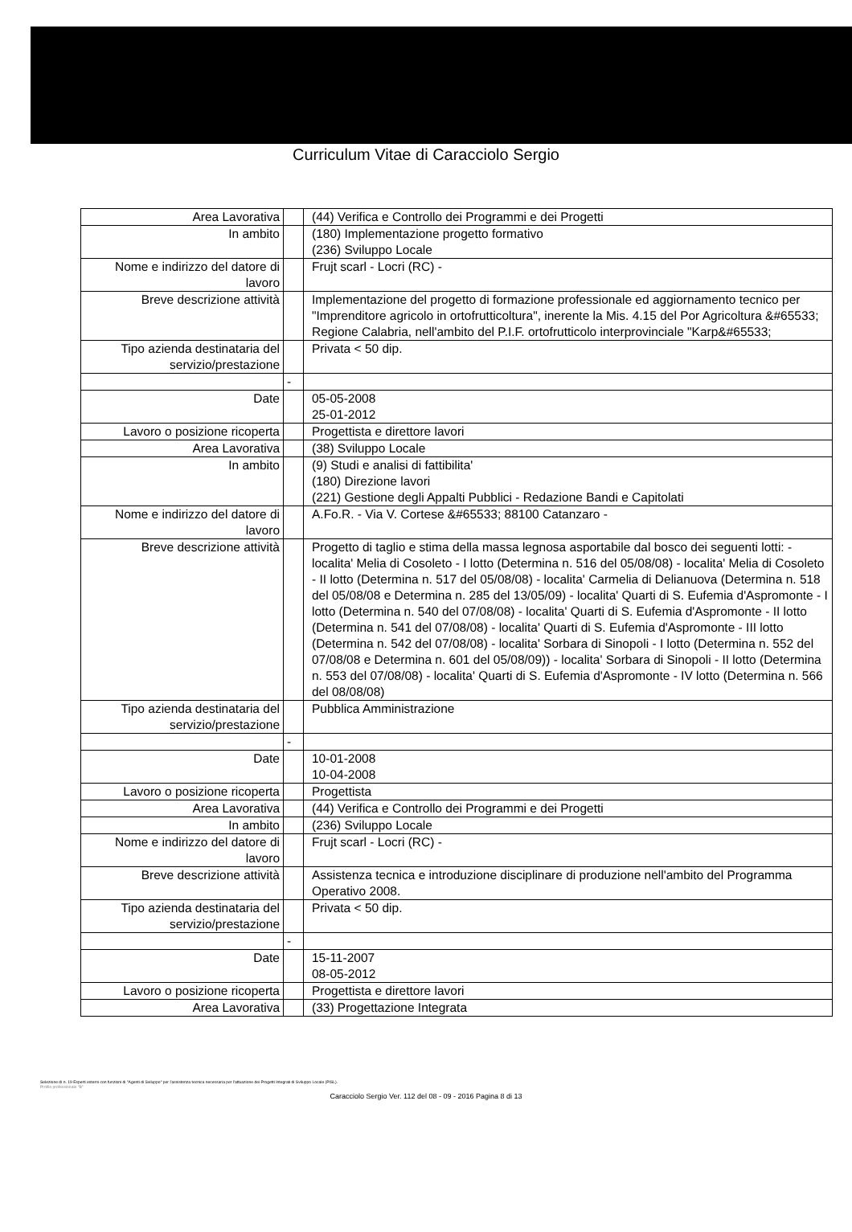Curriculum Vitae di Caracciolo Sergio
| Area Lavorativa | | (44) Verifica e Controllo dei Programmi e dei Progetti |
| In ambito | | (180) Implementazione progetto formativo (236) Sviluppo Locale |
| Nome e indirizzo del datore di lavoro | | Frujt scarl - Locri (RC) - |
| Breve descrizione attività | | Implementazione del progetto di formazione professionale ed aggiornamento tecnico per "Imprenditore agricolo in ortofrutticoltura", inerente la Mis. 4.15 del Por Agricoltura &#65533; Regione Calabria, nell'ambito del P.I.F. ortofrutticolo interprovinciale "Karp&#65533; |
| Tipo azienda destinataria del servizio/prestazione | | Privata < 50 dip. |
| | - | |
| Date | | 05-05-2008 25-01-2012 |
| Lavoro o posizione ricoperta | | Progettista e direttore lavori |
| Area Lavorativa | | (38) Sviluppo Locale |
| In ambito | | (9) Studi e analisi di fattibilita' (180) Direzione lavori (221) Gestione degli Appalti Pubblici - Redazione Bandi e Capitolati |
| Nome e indirizzo del datore di lavoro | | A.Fo.R. - Via V. Cortese &#65533; 88100 Catanzaro - |
| Breve descrizione attività | | Progetto di taglio e stima della massa legnosa asportabile dal bosco dei seguenti lotti: - localita' Melia di Cosoleto - I lotto (Determina n. 516 del 05/08/08) - localita' Melia di Cosoleto - II lotto (Determina n. 517 del 05/08/08) - localita' Carmelia di Delianuova (Determina n. 518 del 05/08/08 e Determina n. 285 del 13/05/09) - localita' Quarti di S. Eufemia d'Aspromonte - I lotto (Determina n. 540 del 07/08/08) - localita' Quarti di S. Eufemia d'Aspromonte - II lotto (Determina n. 541 del 07/08/08) - localita' Quarti di S. Eufemia d'Aspromonte - III lotto (Determina n. 542 del 07/08/08) - localita' Sorbara di Sinopoli - I lotto (Determina n. 552 del 07/08/08 e Determina n. 601 del 05/08/09)) - localita' Sorbara di Sinopoli - II lotto (Determina n. 553 del 07/08/08) - localita' Quarti di S. Eufemia d'Aspromonte - IV lotto (Determina n. 566 del 08/08/08) |
| Tipo azienda destinataria del servizio/prestazione | | Pubblica Amministrazione |
| | - | |
| Date | | 10-01-2008 10-04-2008 |
| Lavoro o posizione ricoperta | | Progettista |
| Area Lavorativa | | (44) Verifica e Controllo dei Programmi e dei Progetti |
| In ambito | | (236) Sviluppo Locale |
| Nome e indirizzo del datore di lavoro | | Frujt scarl - Locri (RC) - |
| Breve descrizione attività | | Assistenza tecnica e introduzione disciplinare di produzione nell'ambito del Programma Operativo 2008. |
| Tipo azienda destinataria del servizio/prestazione | | Privata < 50 dip. |
| | - | |
| Date | | 15-11-2007 08-05-2012 |
| Lavoro o posizione ricoperta | | Progettista e direttore lavori |
| Area Lavorativa | | (33) Progettazione Integrata |
Selezione di n. 19 Esperti esterni con funzioni di "Agenti di Sviluppo" per l'assistenza tecnica necessaria per l'attuazione dei Progetti Integrati di Sviluppo Locale (PISL).
Profilo professionale "B"
Caracciolo Sergio Ver. 112 del 08 - 09 - 2016 Pagina 8 di 13